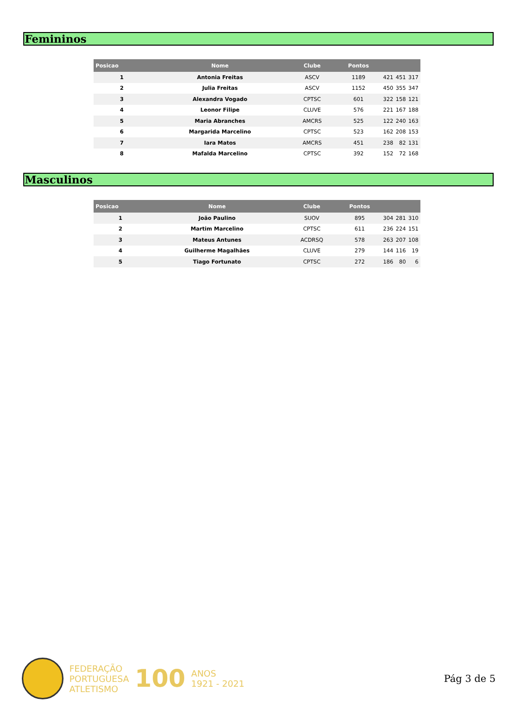Femininos
| Posicao | Nome | Clube | Pontos | | | |
| --- | --- | --- | --- | --- | --- | --- |
| 1 | Antonia Freitas | ASCV | 1189 | 421 | 451 | 317 |
| 2 | Julia Freitas | ASCV | 1152 | 450 | 355 | 347 |
| 3 | Alexandra Vogado | CPTSC | 601 | 322 | 158 | 121 |
| 4 | Leonor Filipe | CLUVE | 576 | 221 | 167 | 188 |
| 5 | Maria Abranches | AMCRS | 525 | 122 | 240 | 163 |
| 6 | Margarida Marcelino | CPTSC | 523 | 162 | 208 | 153 |
| 7 | Iara Matos | AMCRS | 451 | 238 | 82 | 131 |
| 8 | Mafalda Marcelino | CPTSC | 392 | 152 | 72 | 168 |
Masculinos
| Posicao | Nome | Clube | Pontos | | | |
| --- | --- | --- | --- | --- | --- | --- |
| 1 | João Paulino | SUOV | 895 | 304 | 281 | 310 |
| 2 | Martim Marcelino | CPTSC | 611 | 236 | 224 | 151 |
| 3 | Mateus Antunes | ACDRSQ | 578 | 263 | 207 | 108 |
| 4 | Guilherme Magalhães | CLUVE | 279 | 144 | 116 | 19 |
| 5 | Tiago Fortunato | CPTSC | 272 | 186 | 80 | 6 |
FEDERAÇÃO
PORTUGUESA
ATLETISMO
100
ANOS
1921 - 2021
Pág 3 de 5